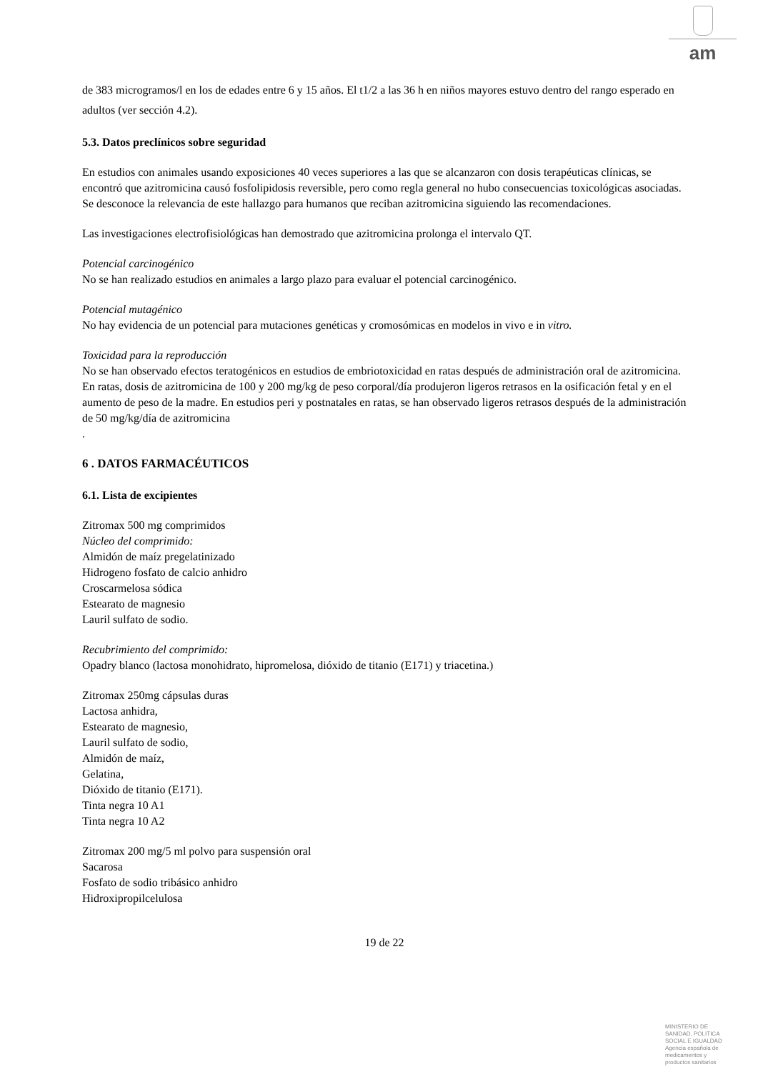am
de 383 microgramos/l en los de edades entre 6 y 15 años. El t1/2 a las 36 h en niños mayores estuvo dentro del rango esperado en adultos (ver sección 4.2).
5.3. Datos preclínicos sobre seguridad
En estudios con animales usando exposiciones 40 veces superiores a las que se alcanzaron con dosis terapéuticas clínicas, se encontró que azitromicina causó fosfolipidosis reversible, pero como regla general no hubo consecuencias toxicológicas asociadas. Se desconoce la relevancia de este hallazgo para humanos que reciban azitromicina siguiendo las recomendaciones.
Las investigaciones electrofisiológicas han demostrado que azitromicina prolonga el intervalo QT.
Potencial carcinogénico
No se han realizado estudios en animales a largo plazo para evaluar el potencial carcinogénico.
Potencial mutagénico
No hay evidencia de un potencial para mutaciones genéticas y cromosómicas en modelos in vivo e in vitro.
Toxicidad para la reproducción
No se han observado efectos teratogénicos en estudios de embriotoxicidad en ratas después de administración oral de azitromicina. En ratas, dosis de azitromicina de 100 y 200 mg/kg de peso corporal/día produjeron ligeros retrasos en la osificación fetal y en el aumento de peso de la madre. En estudios peri y postnatales en ratas, se han observado ligeros retrasos después de la administración de 50 mg/kg/día de azitromicina
.
6 . DATOS FARMACÉUTICOS
6.1. Lista de excipientes
Zitromax 500 mg comprimidos
Núcleo del comprimido:
Almidón de maíz pregelatinizado
Hidrogeno fosfato de calcio anhidro
Croscarmelosa sódica
Estearato de magnesio
Lauril sulfato de sodio.
Recubrimiento del comprimido:
Opadry blanco (lactosa monohidrato, hipromelosa, dióxido de titanio (E171) y triacetina.)
Zitromax 250mg cápsulas duras
Lactosa anhidra,
Estearato de magnesio,
Lauril sulfato de sodio,
Almidón de maíz,
Gelatina,
Dióxido de titanio (E171).
Tinta negra 10 A1
Tinta negra 10 A2
Zitromax 200 mg/5 ml polvo para suspensión oral
Sacarosa
Fosfato de sodio tribásico anhidro
Hidroxipropilcelulosa
19 de 22
MINISTERIO DE
SANIDAD, POLITICA
SOCIAL E IGUALDAD
Agencia española de
medicamentos y
productos sanitarios